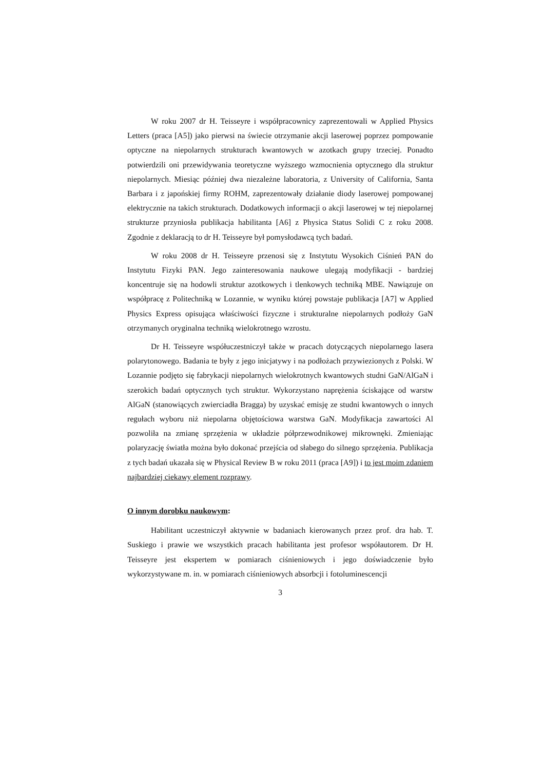W roku 2007 dr H. Teisseyre i współpracownicy zaprezentowali w Applied Physics Letters (praca [A5]) jako pierwsi na świecie otrzymanie akcji laserowej poprzez pompowanie optyczne na niepolarnych strukturach kwantowych w azotkach grupy trzeciej. Ponadto potwierdzili oni przewidywania teoretyczne wyższego wzmocnienia optycznego dla struktur niepolarnych. Miesiąc później dwa niezależne laboratoria, z University of California, Santa Barbara i z japońskiej firmy ROHM, zaprezentowały działanie diody laserowej pompowanej elektrycznie na takich strukturach. Dodatkowych informacji o akcji laserowej w tej niepolarnej strukturze przyniosła publikacja habilitanta [A6] z Physica Status Solidi C z roku 2008. Zgodnie z deklaracją to dr H. Teisseyre był pomysłodawcą tych badań.
W roku 2008 dr H. Teisseyre przenosi się z Instytutu Wysokich Ciśnień PAN do Instytutu Fizyki PAN. Jego zainteresowania naukowe ulegają modyfikacji - bardziej koncentruje się na hodowli struktur azotkowych i tlenkowych techniką MBE. Nawiązuje on współpracę z Politechniką w Lozannie, w wyniku której powstaje publikacja [A7] w Applied Physics Express opisująca właściwości fizyczne i strukturalne niepolarnych podłoży GaN otrzymanych oryginalna techniką wielokrotnego wzrostu.
Dr H. Teisseyre współuczestniczył także w pracach dotyczących niepolarnego lasera polarytonowego. Badania te były z jego inicjatywy i na podłożach przywiezionych z Polski. W Lozannie podjęto się fabrykacji niepolarnych wielokrotnych kwantowych studni GaN/AlGaN i szerokich badań optycznych tych struktur. Wykorzystano naprężenia ściskające od warstw AlGaN (stanowiących zwierciadła Bragga) by uzyskać emisję ze studni kwantowych o innych regułach wyboru niż niepolarna objętościowa warstwa GaN. Modyfikacja zawartości Al pozwoliła na zmianę sprzężenia w układzie półprzewodnikowej mikrownęki. Zmieniając polaryzację światła można było dokonać przejścia od słabego do silnego sprzężenia. Publikacja z tych badań ukazała się w Physical Review B w roku 2011 (praca [A9]) i to jest moim zdaniem najbardziej ciekawy element rozprawy.
O innym dorobku naukowym:
Habilitant uczestniczył aktywnie w badaniach kierowanych przez prof. dra hab. T. Suskiego i prawie we wszystkich pracach habilitanta jest profesor współautorem. Dr H. Teisseyre jest ekspertem w pomiarach ciśnieniowych i jego doświadczenie było wykorzystywane m. in. w pomiarach ciśnieniowych absorbcji i fotoluminescencji
3